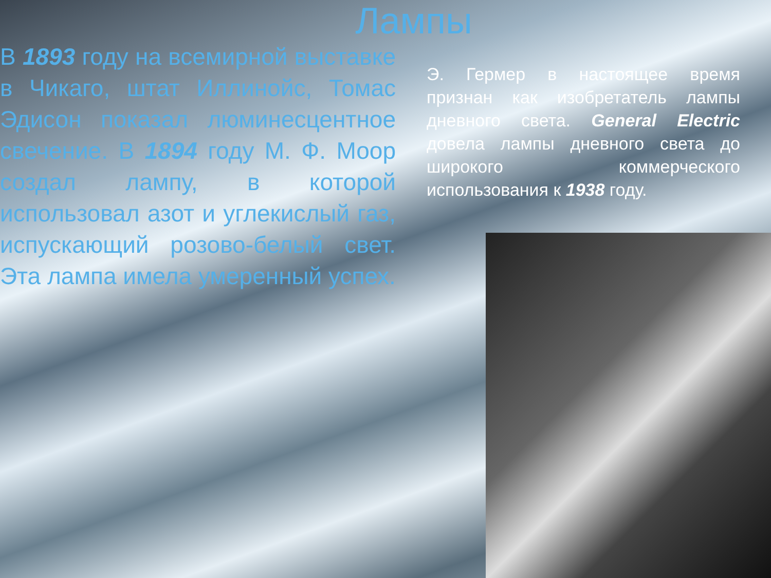Лампы
В 1893 году на всемирной выставке в Чикаго, штат Иллинойс, Томас Эдисон показал люминесцентное свечение. В 1894 году М. Ф. Моор создал лампу, в которой использовал азот и углекислый газ, испускающий розово-белый свет. Эта лампа имела умеренный успех.
Э. Гермер в настоящее время признан как изобретатель лампы дневного света. General Electric довела лампы дневного света до широкого коммерческого использования к 1938 году.